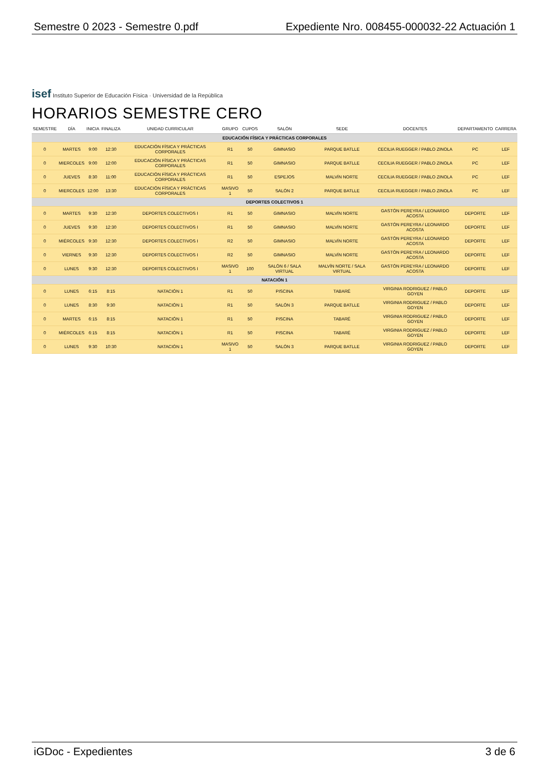Semestre 0 2023 - Semestre 0.pdf Expediente Nro. 008455-000032-22 Actuación 1
isef Instituto Superior de Educación Física · Universidad de la República
HORARIOS SEMESTRE CERO
| SEMESTRE | DÍA | INICIA | FINALIZA | UNIDAD CURRICULAR | GRUPO | CUPOS | SALÓN | SEDE | DOCENTES | DEPARTAMENTO | CARRERA |
| --- | --- | --- | --- | --- | --- | --- | --- | --- | --- | --- | --- |
| EDUCACIÓN FÍSICA Y PRÁCTICAS CORPORALES | | | | | | | | | | | |
| 0 | MARTES | 9:00 | 12:30 | EDUCACIÓN FÍSICA Y PRÁCTICAS CORPORALES | R1 | 50 | GIMNASIO | PARQUE BATLLE | CECILIA RUEGGER / PABLO ZINOLA | PC | LEF |
| 0 | MIERCOLES | 9:00 | 12:00 | EDUCACIÓN FÍSICA Y PRÁCTICAS CORPORALES | R1 | 50 | GIMNASIO | PARQUE BATLLE | CECILIA RUEGGER / PABLO ZINOLA | PC | LEF |
| 0 | JUEVES | 8:30 | 11:00 | EDUCACIÓN FÍSICA Y PRÁCTICAS CORPORALES | R1 | 50 | ESPEJOS | MALVÍN NORTE | CECILIA RUEGGER / PABLO ZINOLA | PC | LEF |
| 0 | MIERCOLES | 12:00 | 13:30 | EDUCACIÓN FÍSICA Y PRÁCTICAS CORPORALES | MASIVO 1 | 50 | SALÓN 2 | PARQUE BATLLE | CECILIA RUEGGER / PABLO ZINOLA | PC | LEF |
| DEPORTES COLECTIVOS 1 | | | | | | | | | | | |
| 0 | MARTES | 9:30 | 12:30 | DEPORTES COLECTIVOS I | R1 | 50 | GIMNASIO | MALVÍN NORTE | GASTÓN PEREYRA / LEONARDO ACOSTA | DEPORTE | LEF |
| 0 | JUEVES | 9:30 | 12:30 | DEPORTES COLECTIVOS I | R1 | 50 | GIMNASIO | MALVÍN NORTE | GASTÓN PEREYRA / LEONARDO ACOSTA | DEPORTE | LEF |
| 0 | MIÉRCOLES | 9:30 | 12:30 | DEPORTES COLECTIVOS I | R2 | 50 | GIMNASIO | MALVÍN NORTE | GASTÓN PEREYRA / LEONARDO ACOSTA | DEPORTE | LEF |
| 0 | VIERNES | 9:30 | 12:30 | DEPORTES COLECTIVOS I | R2 | 50 | GIMNASIO | MALVÍN NORTE | GASTÓN PEREYRA / LEONARDO ACOSTA | DEPORTE | LEF |
| 0 | LUNES | 9:30 | 12:30 | DEPORTES COLECTIVOS I | MASIVO 1 | 100 | SALÓN 6 / SALA VIRTUAL | MALVÍN NORTE / SALA VIRTUAL | GASTÓN PEREYRA / LEONARDO ACOSTA | DEPORTE | LEF |
| NATACIÓN 1 | | | | | | | | | | | |
| 0 | LUNES | 6:15 | 8:15 | NATACIÓN 1 | R1 | 50 | PISCINA | TABARÉ | VIRGINIA RODRIGUEZ / PABLO GOYEN | DEPORTE | LEF |
| 0 | LUNES | 8:30 | 9:30 | NATACIÓN 1 | R1 | 50 | SALÓN 3 | PARQUE BATLLE | VIRGINIA RODRIGUEZ / PABLO GOYEN | DEPORTE | LEF |
| 0 | MARTES | 6:15 | 8:15 | NATACIÓN 1 | R1 | 50 | PISCINA | TABARÉ | VIRGINIA RODRIGUEZ / PABLO GOYEN | DEPORTE | LEF |
| 0 | MIÉRCOLES | 6:15 | 8:15 | NATACIÓN 1 | R1 | 50 | PISCINA | TABARÉ | VIRGINIA RODRIGUEZ / PABLO GOYEN | DEPORTE | LEF |
| 0 | LUNES | 9:30 | 10:30 | NATACIÓN 1 | MASIVO 1 | 50 | SALÓN 3 | PARQUE BATLLE | VIRGINIA RODRIGUEZ / PABLO GOYEN | DEPORTE | LEF |
iGDoc - Expedientes 3 de 6